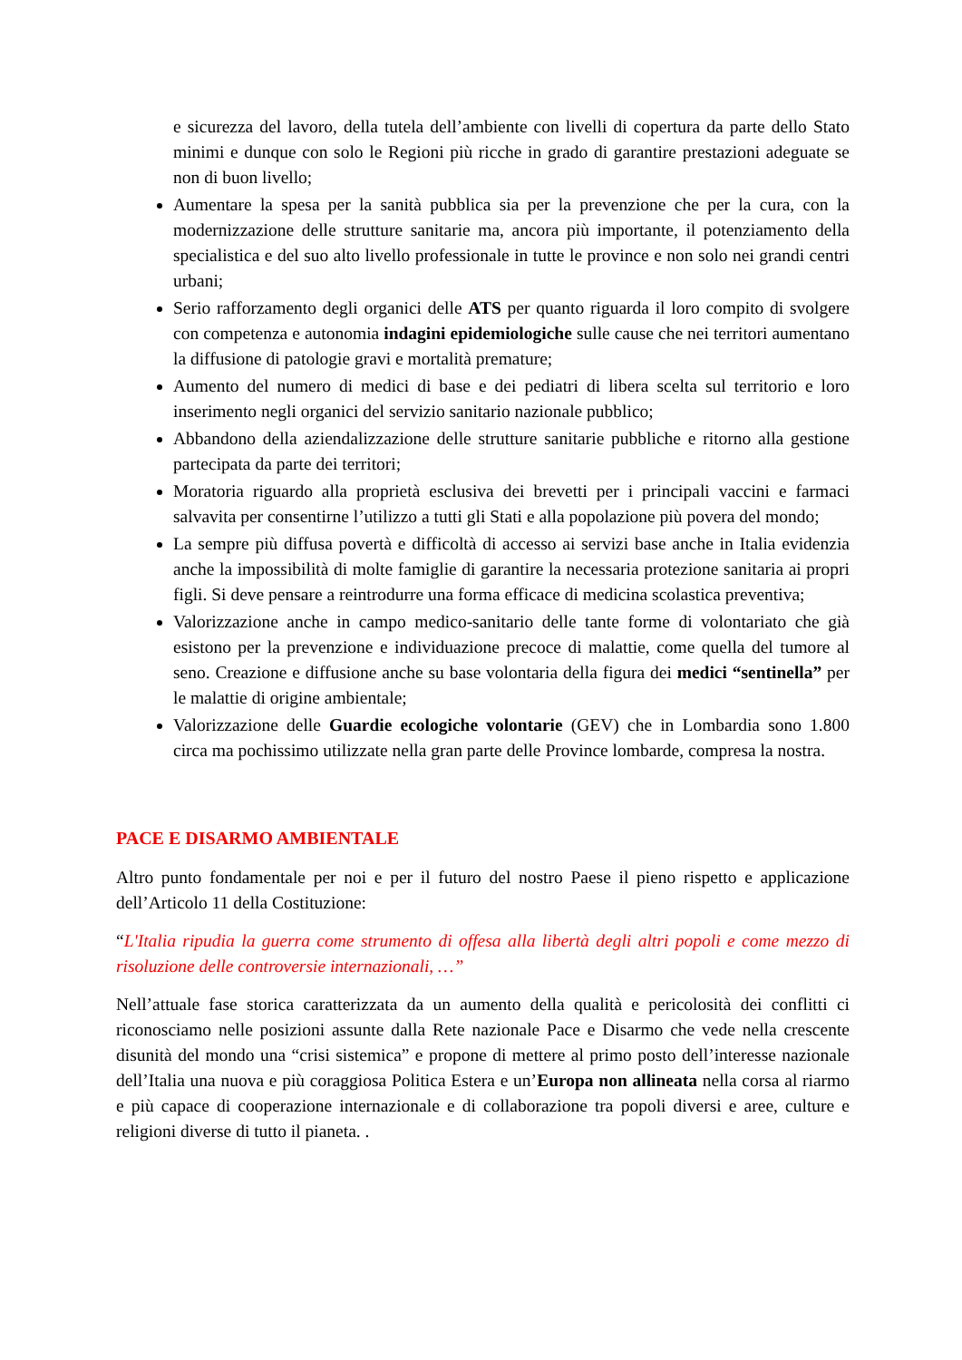e sicurezza del lavoro, della tutela dell’ambiente con livelli di copertura da parte dello Stato minimi e dunque con solo le Regioni più ricche in grado di garantire prestazioni adeguate se non di buon livello;
Aumentare la spesa per la sanità pubblica sia per la prevenzione che per la cura, con la modernizzazione delle strutture sanitarie ma, ancora più importante, il potenziamento della specialistica e del suo alto livello professionale in tutte le province e non solo nei grandi centri urbani;
Serio rafforzamento degli organici delle ATS per quanto riguarda il loro compito di svolgere con competenza e autonomia indagini epidemiologiche sulle cause che nei territori aumentano la diffusione di patologie gravi e mortalità premature;
Aumento del numero di medici di base e dei pediatri di libera scelta sul territorio e loro inserimento negli organici del servizio sanitario nazionale pubblico;
Abbandono della aziendalizzazione delle strutture sanitarie pubbliche e ritorno alla gestione partecipata da parte dei territori;
Moratoria riguardo alla proprietà esclusiva dei brevetti per i principali vaccini e farmaci salvavita per consentirne l’utilizzo a tutti gli Stati e alla popolazione più povera del mondo;
La sempre più diffusa povertà e difficoltà di accesso ai servizi base anche in Italia evidenzia anche la impossibilità di molte famiglie di garantire la necessaria protezione sanitaria ai propri figli. Si deve pensare a reintrodurre una forma efficace di medicina scolastica preventiva;
Valorizzazione anche in campo medico-sanitario delle tante forme di volontariato che già esistono per la prevenzione e individuazione precoce di malattie, come quella del tumore al seno. Creazione e diffusione anche su base volontaria della figura dei medici “sentinella” per le malattie di origine ambientale;
Valorizzazione delle Guardie ecologiche volontarie (GEV) che in Lombardia sono 1.800 circa ma pochissimo utilizzate nella gran parte delle Province lombarde, compresa la nostra.
PACE E DISARMO AMBIENTALE
Altro punto fondamentale per noi e per il futuro del nostro Paese il pieno rispetto e applicazione dell’Articolo 11 della Costituzione:
“L'Italia ripudia la guerra come strumento di offesa alla libertà degli altri popoli e come mezzo di risoluzione delle controversie internazionali, …”
Nell’attuale fase storica caratterizzata da un aumento della qualità e pericolosità dei conflitti ci riconosciamo nelle posizioni assunte dalla Rete nazionale Pace e Disarmo che vede nella crescente disunità del mondo una “crisi sistemica” e propone di mettere al primo posto dell’interesse nazionale dell’Italia una nuova e più coraggiosa Politica Estera e un’Europa non allineata nella corsa al riarmo e più capace di cooperazione internazionale e di collaborazione tra popoli diversi e aree, culture e religioni diverse di tutto il pianeta. .